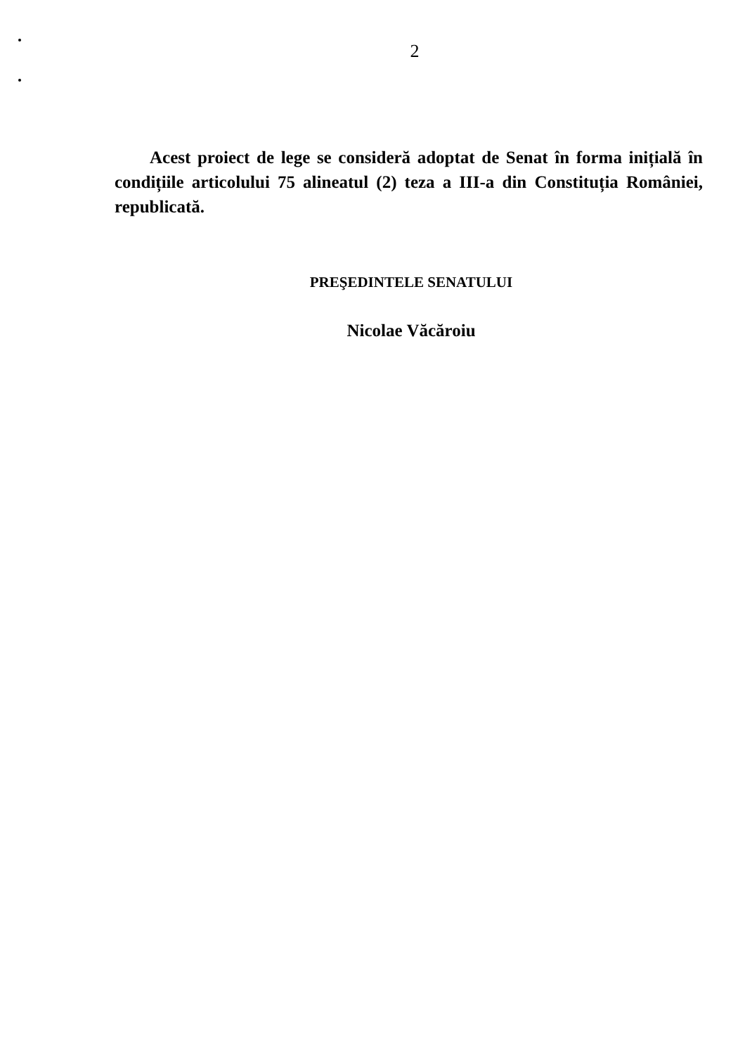2
Acest proiect de lege se consideră adoptat de Senat în forma inițială în condițiile articolului 75 alineatul (2) teza a III-a din Constituția României, republicată.
PREŞEDINTELE SENATULUI
Nicolae Văcăroiu